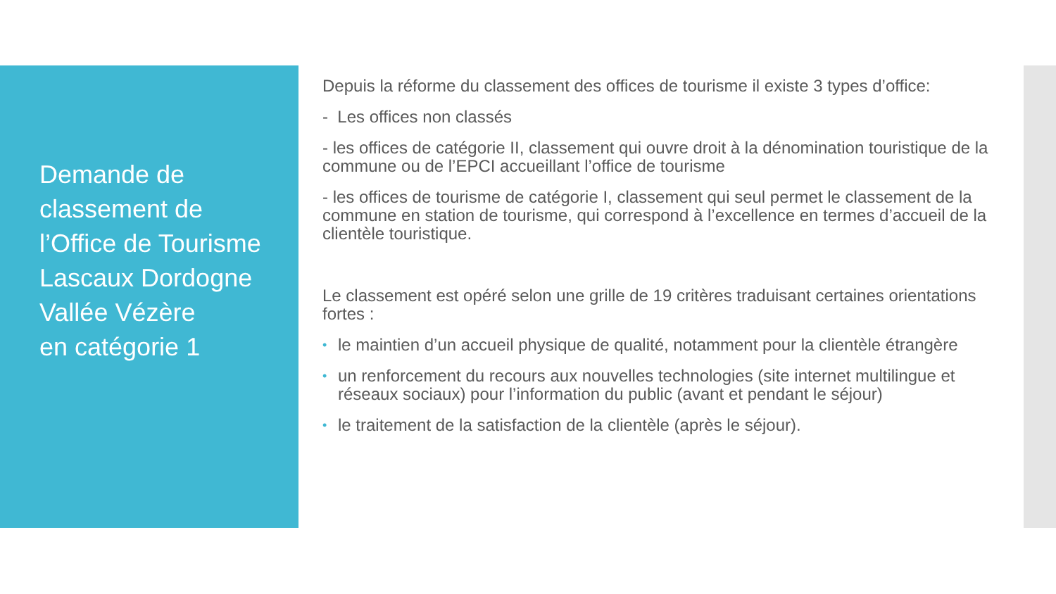Demande de classement de l’Office de Tourisme Lascaux Dordogne Vallée Vézère
en catégorie 1
Depuis la réforme du classement des offices de tourisme il existe 3 types d’office:
- Les offices non classés
- les offices de catégorie II, classement qui ouvre droit à la dénomination touristique de la commune ou de l’EPCI accueillant l’office de tourisme
- les offices de tourisme de catégorie I, classement qui seul permet le classement de la commune en station de tourisme, qui correspond à l’excellence en termes d’accueil de la clientèle touristique.
Le classement est opéré selon une grille de 19 critères traduisant certaines orientations fortes :
• le maintien d’un accueil physique de qualité, notamment pour la clientèle étrangère
• un renforcement du recours aux nouvelles technologies (site internet multilingue et réseaux sociaux) pour l’information du public (avant et pendant le séjour)
• le traitement de la satisfaction de la clientèle (après le séjour).